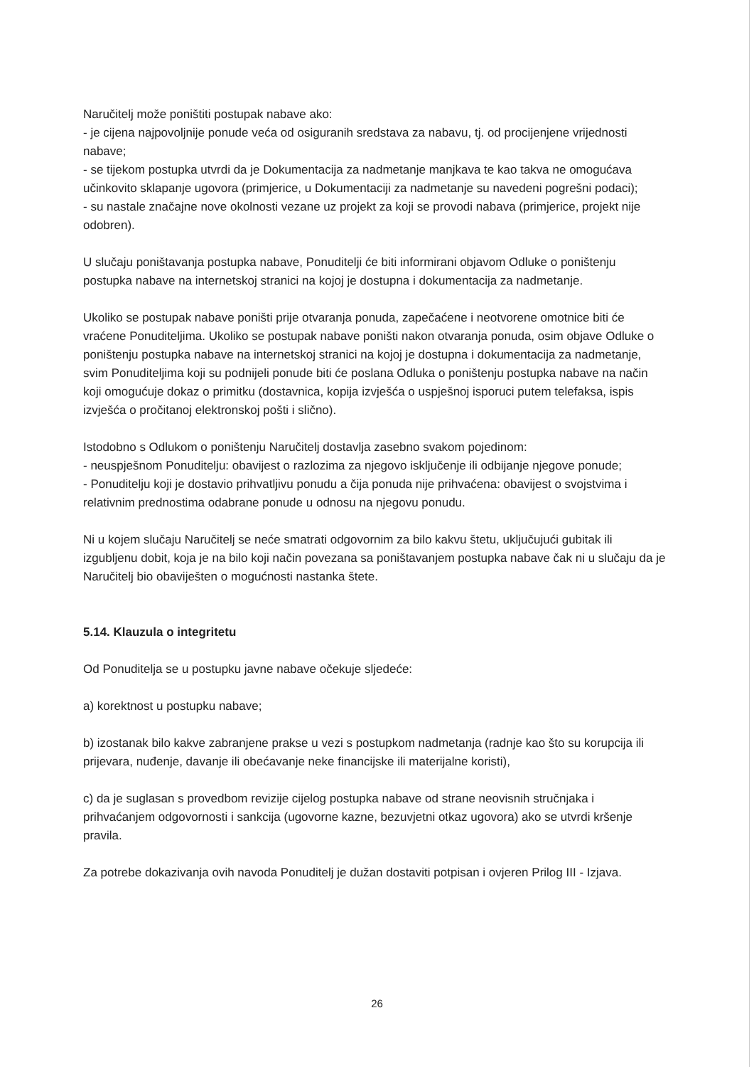Naručitelj može poništiti postupak nabave ako:
- je cijena najpovoljnije ponude veća od osiguranih sredstava za nabavu, tj. od procijenjene vrijednosti nabave;
- se tijekom postupka utvrdi da je Dokumentacija za nadmetanje manjkava te kao takva ne omogućava učinkovito sklapanje ugovora (primjerice, u Dokumentaciji za nadmetanje su navedeni pogrešni podaci);
- su nastale značajne nove okolnosti vezane uz projekt za koji se provodi nabava (primjerice, projekt nije odobren).
U slučaju poništavanja postupka nabave, Ponuditelji će biti informirani objavom Odluke o poništenju postupka nabave na internetskoj stranici na kojoj je dostupna i dokumentacija za nadmetanje.
Ukoliko se postupak nabave poništi prije otvaranja ponuda, zapečaćene i neotvorene omotnice biti će vraćene Ponuditeljima. Ukoliko se postupak nabave poništi nakon otvaranja ponuda, osim objave Odluke o poništenju postupka nabave na internetskoj stranici na kojoj je dostupna i dokumentacija za nadmetanje, svim Ponuditeljima koji su podnijeli ponude biti će poslana Odluka o poništenju postupka nabave na način koji omogućuje dokaz o primitku (dostavnica, kopija izvješća o uspješnoj isporuci putem telefaksa, ispis izvješća o pročitanoj elektronskoj pošti i slično).
Istodobno s Odlukom o poništenju Naručitelj dostavlja zasebno svakom pojedinom:
- neuspješnom Ponuditelju: obavijest o razlozima za njegovo isključenje ili odbijanje njegove ponude;
- Ponuditelju koji je dostavio prihvatljivu ponudu a čija ponuda nije prihvaćena: obavijest o svojstvima i relativnim prednostima odabrane ponude u odnosu na njegovu ponudu.
Ni u kojem slučaju Naručitelj se neće smatrati odgovornim za bilo kakvu štetu, uključujući gubitak ili izgubljenu dobit, koja je na bilo koji način povezana sa poništavanjem postupka nabave čak ni u slučaju da je Naručitelj bio obaviješten o mogućnosti nastanka štete.
5.14. Klauzula o integritetu
Od Ponuditelja se u postupku javne nabave očekuje sljedeće:
a) korektnost u postupku nabave;
b) izostanak bilo kakve zabranjene prakse u vezi s postupkom nadmetanja (radnje kao što su korupcija ili prijevara, nuđenje, davanje ili obećavanje neke financijske ili materijalne koristi),
c) da je suglasan s provedbom revizije cijelog postupka nabave od strane neovisnih stručnjaka i prihvaćanjem odgovornosti i sankcija (ugovorne kazne, bezuvjetni otkaz ugovora) ako se utvrdi kršenje pravila.
Za potrebe dokazivanja ovih navoda Ponuditelj je dužan dostaviti potpisan i ovjeren Prilog III - Izjava.
26